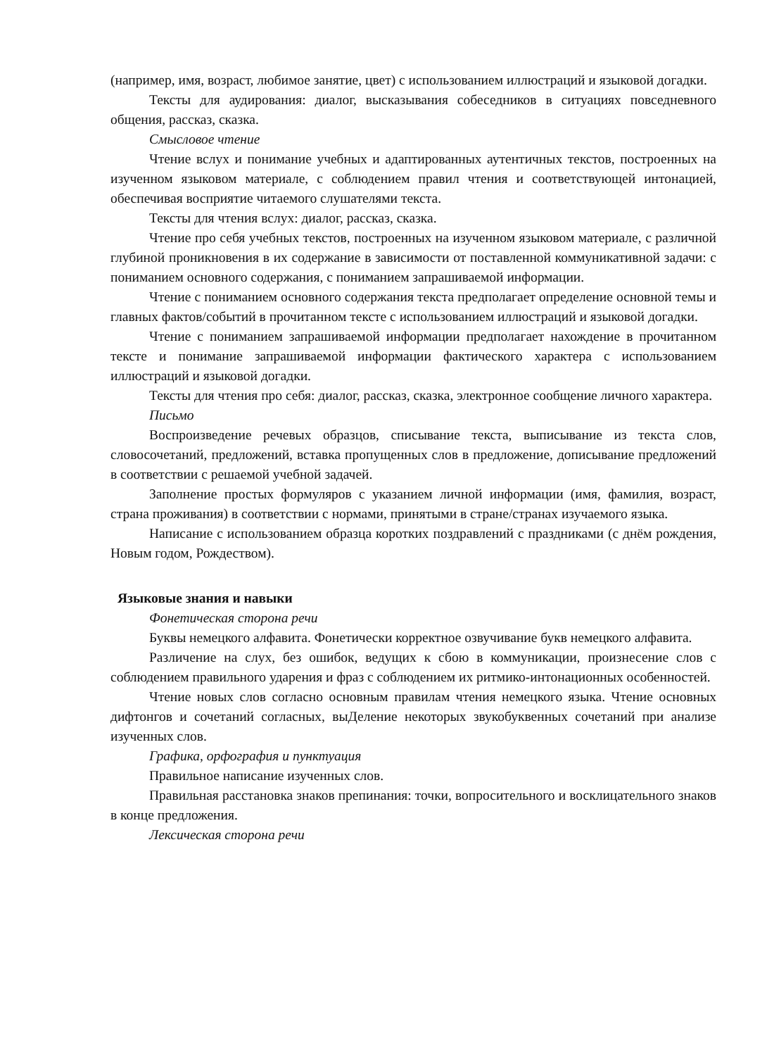(например, имя, возраст, любимое занятие, цвет) с использованием иллюстраций и языковой догадки.
Тексты для аудирования: диалог, высказывания собеседников в ситуациях повседневного общения, рассказ, сказка.
Смысловое чтение
Чтение вслух и понимание учебных и адаптированных аутентичных текстов, построенных на изученном языковом материале, с соблюдением правил чтения и соответствующей интонацией, обеспечивая восприятие читаемого слушателями текста.
Тексты для чтения вслух: диалог, рассказ, сказка.
Чтение про себя учебных текстов, построенных на изученном языковом материале, с различной глубиной проникновения в их содержание в зависимости от поставленной коммуникативной задачи: с пониманием основного содержания, с пониманием запрашиваемой информации.
Чтение с пониманием основного содержания текста предполагает определение основной темы и главных фактов/событий в прочитанном тексте с использованием иллюстраций и языковой догадки.
Чтение с пониманием запрашиваемой информации предполагает нахождение в прочитанном тексте и понимание запрашиваемой информации фактического характера с использованием иллюстраций и языковой догадки.
Тексты для чтения про себя: диалог, рассказ, сказка, электронное сообщение личного характера.
Письмо
Воспроизведение речевых образцов, списывание текста, выписывание из текста слов, словосочетаний, предложений, вставка пропущенных слов в предложение, дописывание предложений в соответствии с решаемой учебной задачей.
Заполнение простых формуляров с указанием личной информации (имя, фамилия, возраст, страна проживания) в соответствии с нормами, принятыми в стране/странах изучаемого языка.
Написание с использованием образца коротких поздравлений с праздниками (с днём рождения, Новым годом, Рождеством).
Языковые знания и навыки
Фонетическая сторона речи
Буквы немецкого алфавита. Фонетически корректное озвучивание букв немецкого алфавита.
Различение на слух, без ошибок, ведущих к сбою в коммуникации, произнесение слов с соблюдением правильного ударения и фраз с соблюдением их ритмико-интонационных особенностей.
Чтение новых слов согласно основным правилам чтения немецкого языка. Чтение основных дифтонгов и сочетаний согласных, выДеление некоторых звукобуквенных сочетаний при анализе изученных слов.
Графика, орфография и пунктуация
Правильное написание изученных слов.
Правильная расстановка знаков препинания: точки, вопросительного и восклицательного знаков в конце предложения.
Лексическая сторона речи